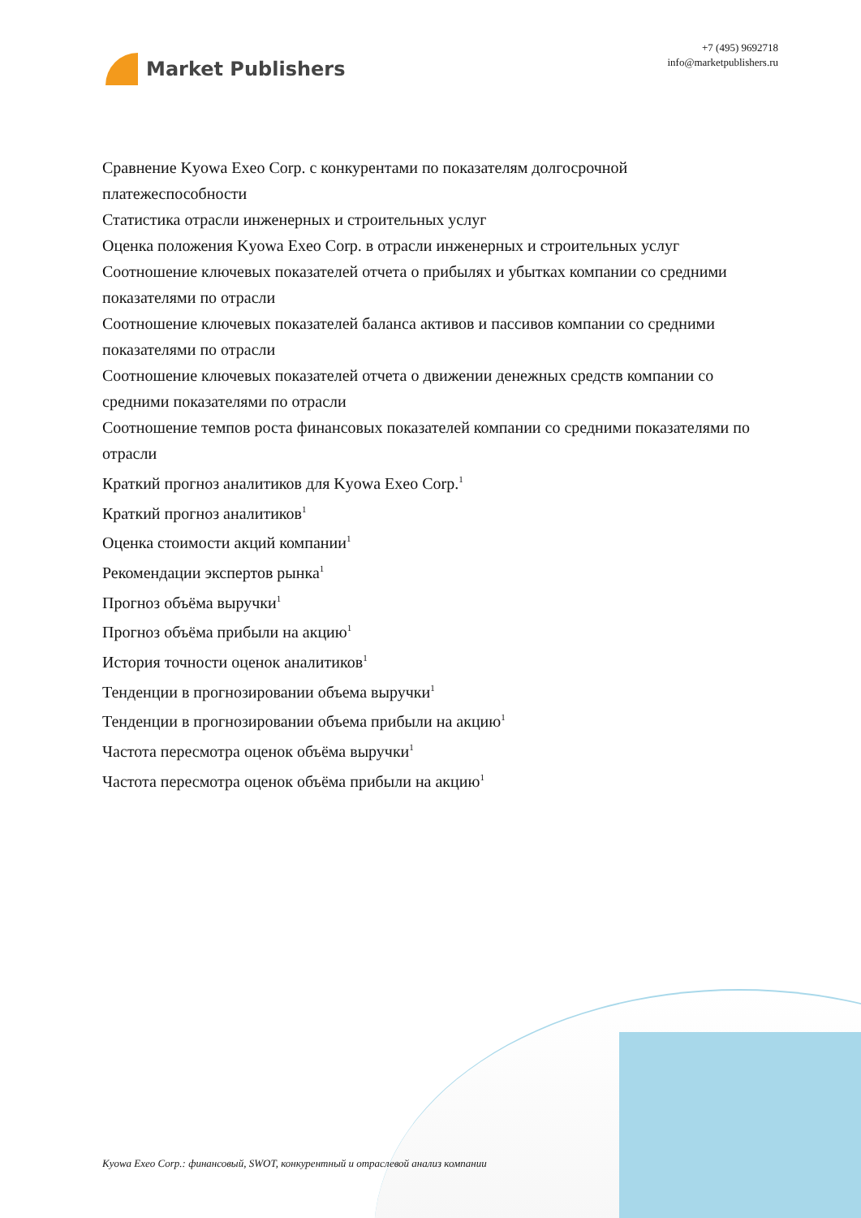Market Publishers
+7 (495) 9692718
info@marketpublishers.ru
Сравнение Kyowa Exeo Corp. с конкурентами по показателям долгосрочной платежеспособности
Статистика отрасли инженерных и строительных услуг
Оценка положения Kyowa Exeo Corp. в отрасли инженерных и строительных услуг
Соотношение ключевых показателей отчета о прибылях и убытках компании со средними показателями по отрасли
Соотношение ключевых показателей баланса активов и пассивов компании со средними показателями по отрасли
Соотношение ключевых показателей отчета о движении денежных средств компании со средними показателями по отрасли
Соотношение темпов роста финансовых показателей компании со средними показателями по отрасли
Краткий прогноз аналитиков для Kyowa Exeo Corp.<sup>1</sup>
Краткий прогноз аналитиков<sup>1</sup>
Оценка стоимости акций компании<sup>1</sup>
Рекомендации экспертов рынка<sup>1</sup>
Прогноз объёма выручки<sup>1</sup>
Прогноз объёма прибыли на акцию<sup>1</sup>
История точности оценок аналитиков<sup>1</sup>
Тенденции в прогнозировании объема выручки<sup>1</sup>
Тенденции в прогнозировании объема прибыли на акцию<sup>1</sup>
Частота пересмотра оценок объёма выручки<sup>1</sup>
Частота пересмотра оценок объёма прибыли на акцию<sup>1</sup>
Kyowa Exeo Corp.: финансовый, SWOT, конкурентный и отраслевой анализ компании